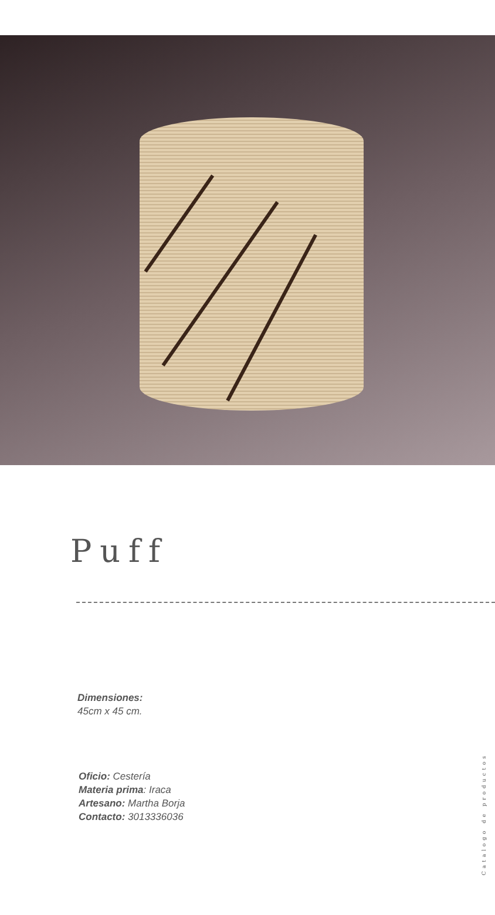Puff
Dimensiones:
45cm x 45 cm.
Oficio: Cestería
Materia prima: Iraca
Artesano: Martha Borja
Contacto: 3013336036
Catalogo de productos